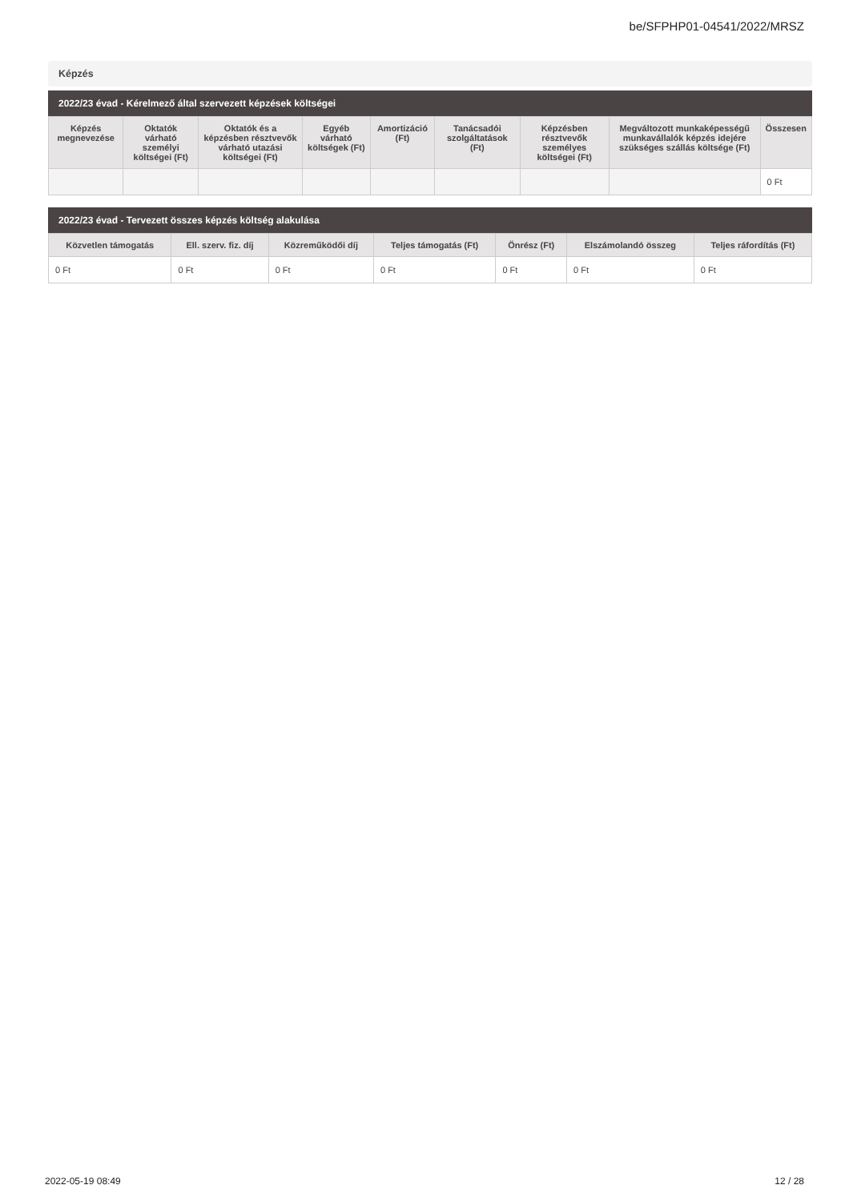be/SFPHP01-04541/2022/MRSZ
Képzés
2022/23 évad - Kérelmező által szervezett képzések költségei
| Képzés megnevezése | Oktatók várható személyi költségei (Ft) | Oktatók és a képzésben résztvevők várható utazási költségei (Ft) | Egyéb várható költségek (Ft) | Amortizáció (Ft) | Tanácsadói szolgáltatások (Ft) | Képzésben résztvevők személyes költségei (Ft) | Megváltozott munkaképességű munkavállalók képzés idejére szükséges szállás költsége (Ft) | Összesen |
| --- | --- | --- | --- | --- | --- | --- | --- | --- |
| | | | | | | | | 0 Ft |
2022/23 évad - Tervezett összes képzés költség alakulása
| Közvetlen támogatás | Ell. szerv. fiz. díj | Közreműködői díj | Teljes támogatás (Ft) | Önrész (Ft) | Elszámolandó összeg | Teljes ráfordítás (Ft) |
| --- | --- | --- | --- | --- | --- | --- |
| 0 Ft | 0 Ft | 0 Ft | 0 Ft | 0 Ft | 0 Ft | 0 Ft |
2022-05-19 08:49 12 / 28